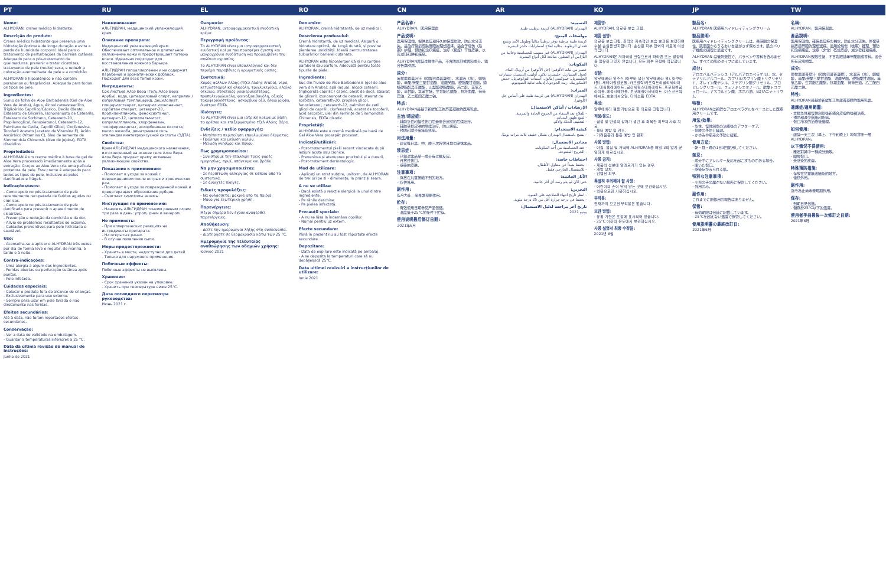PT
Nome:
ALHYDRAN, creme médico hidratante.
Descrição do produto:
Creme médico hidratante que preserva uma hidratação óptima e de longa duração e evita a perda de humidade corporal. Ideal para o tratamento de perturbações da barreira cutânea. Adequado para o pós-tratamento de queimaduras, prevenir e tratar cicatrizes, tratamento de pele (muito) seca, e reduzir a coloração avermelhada da pele e a comichão.
ALHYDRAN é hipoalérgico e não contém parabenos ou fragrâncias. Adequado para todos os tipos de pele.
Ingredientes:
Sumo de folha de Aloe Barbadensis (Gel de Aloe Vera de Aruba), Água, Álcool cetoestearílico, Triglicérido Caprílico/Cáprico, Decilo Oleato, Estearato de Glicerila, Isononanoato de Cetearila, Estearato de Sorbitano, Ceteareth-20, Propilenoglicol, Fenoxietanol, Ceteareth-12, Palmitato de Cetila, Caprilil Glicol, Clorfenesina, Tocoferil Acetato (acetato de Vitamina E), Ácido Ascórbico (Vitamina C), óleo de semente de Simmondsia Chinensis (óleo de jojoba), EDTA dissódico.
Propriedades:
ALHYDRAN é um creme médico à base de gel de Aloe Vera processado imediatamente após a extração. Graças ao Aloe Vera cria uma película protetora da pele. Este creme é adequado para todos os tipos de pele, inclusive as peles danificadas e frágeis.
Indicações/usos:
- Como apoio no pós-tratamento de pele recentemente recuperada de feridas agudas ou crónicas.
- Como apoio no pós-tratamento de pele danificada para prevenir o aparecimento de cicatrizes.
- Prevenção e redução da comichão e da dor.
- Alívio de problemas resultantes de eczema.
- Cuidados preventivos para pele hidratada e saudável.
Uso:
- Aconselha-se a aplicar o ALHYDRAN três vezes por dia de forma leve e regular, de manhã, à tarde e à noite.
Contra-indicações:
- Uma alergia a algum dos ingredientes.
- Feridas abertas ou perfuração cutânea após pontos.
- Pele infetada.
Cuidados especiais:
- Colocar o produto fora do alcance de crianças.
- Exclusivamente para uso externo.
- Sempre para usar em pele lavada e não diretamente nas feridas.
Efeitos secundários:
Até à data, não foram reportados efeitos secundários.
Conservação:
- Ver a data de validade na embalagem.
- Guardar a temperaturas inferiores a 25 °C.
Data da última revisão do manual de instruções:
Junho de 2021
RU
Наименование:
АЛЬГИДРАН, медицинский увлажняющий крем.
Описание препарата:
Медицинский увлажняющий крем. Обеспечивает оптимальное и длительное увлажнение кожи и предотвращает потерю влаги. Идеально подходит для восстановления кожного барьера.
АЛЬГИДРАН гипоаллергенен и не содержит парабенов и ароматических добавок. Подходит для всех типов кожи.
Ингредиенты:
Сок листьев Алоэ Вера (гель Алоэ Вера Арубы), вода, цетеариловый спирт, каприлик / каприловый триглицерид, децилолеат, глицерилстеарат, цетеарил изононаноат, сорбитан стеарат, цетеарет-20, пропиленгликоль, феноксиэтанол, цетеарет-12, цетилпальмитат, каприлилгликоль, хлорфенезин, токоферилацетат, аскорбиновая кислота, масло жожоба, динатриевая соль этилендиаминтетрауксусной кислоты (ЭДТА).
Свойства:
Крем АЛЬГИДРАН медицинского назначения, изготовленный на основе геля Алоэ Вера. Алоэ Вера придает крему активные увлажняющие свойства.
Показания к применению:
- Помогает в уходе за кожей с повреждениями после острых и хронических ран.
- Помогает в уходе за поврежденной кожей и предотвращает образование рубцов.
- Смягчает симптомы экземы.
Инструкция по применению:
- Наносить АЛЬГИДРАН тонким ровным слоем три раза в день: утром, днем и вечером.
Не применять:
- При аллергических реакциях на ингредиенты препарата.
- На открытых ранах.
- В случае появления сыпи.
Меры предосторожности:
- Хранить в месте, недоступном для детей.
- Только для наружного применения.
Побочные эффекты:
Побочные эффекты не выявлены.
Хранение:
- Срок хранения указан на упаковке.
- Хранить при температуре ниже 25°C.
Дата последнего пересмотра руководства:
Июнь 2021 г.
EL
Ονομασία:
ALHYDRAN, ιατροφαρμακευτική ενυδατική κρέμα.
Περιγραφή προϊόντος:
Το ALHYDRAN είναι μια ιατροφαρμακευτική ενυδατική κρέμα που προσφέρει άριστη και μακροχρόνια ενυδάτωση και προλαμβάνει την απώλεια υγρασίας.
Το ALHYDRAN είναι υποαλλεργικό και δεν περιέχει παραβένες ή αρωματικές ουσίες.
Συστατικά:
Χυμός φύλλων Αλόης (τζελ Αλόης Aruba), νερό, κετυλστεαρυλική αλκοόλη, τριγλυκερίδια, ελαϊκό δεκύλιο, στεατικός γλυκερυλεστέρας, προπυλενογλυκόλη, φαινοξυαιθανόλη, οξικός τοκοφερυλεστέρας, ασκορβικό οξύ, έλαιο jojoba, δινάτριο EDTA.
Ιδιότητες:
Το ALHYDRAN είναι μια ιατρική κρέμα με βάση το φρέσκο και επεξεργασμένο τζελ Αλόης Βέρα.
Ενδείξεις / πεδίο εφαρμογής:
- Μετέπειτα περιποίηση επουλωμένου δέρματος.
- Πρόληψη και μείωση ουλών.
- Μείωση κνησμού και πόνου.
Πως χρησιμοποιείται:
- Συνιστούμε την επάλειψη τρεις φορές ημερησίως, πρωί, απόγευμα και βράδυ.
Να μην χρησιμοποιείται:
- Σε περίπτωση αλλεργίας σε κάποιο από τα συστατικά.
- Σε ανοιχτές πληγές.
Ειδικές προφυλάξεις:
- Να φυλάσσεται μακριά από τα παιδιά.
- Μόνο για εξωτερική χρήση.
Παρενέργειες:
Μέχρι σήμερα δεν έχουν αναφερθεί παρενέργειες.
Αποθήκευση:
- Δείτε την ημερομηνία λήξης στη συσκευασία.
- Διατηρήστε σε θερμοκρασία κάτω των 25 °C.
Ημερομηνία της τελευταίας αναθεώρησης των οδηγιών χρήσης:
Ιούνιος 2021
RO
Denumire:
ALHYDRAN, cremă hidratantă, de uz medical.
Descrierea produsului:
Cremă hidratantă, de uz medical. Asigură o hidratare optimă, de lungă durată, și previne pierderea umidității. Ideală pentru tratarea tulburărilor barierei cutanate.
ALHYDRAN este hipoalergenică și nu conține parabeni sau parfum. Adecvată pentru toate tipurile de piele.
Ingrediente:
Suc din frunze de Aloe Barbadensis (gel de aloe vera din Aruba), apă (aqua), alcool cetearil, trigliceridă caprilic / capric, oleat de decil, stearat de gliceril, izononanoat de cetearil, stearat de sorbitan, ceteareth-20, propilen glicol, fenoxietanol, ceteareth-12, palmitat de cetil, glicol de caprilil, clorfenezină, acetat de tocoferil, acid ascorbic, ulei din semințe de Simmondsia Chinensis, EDTA disodic.
Proprietăți:
ALHYDRAN este o cremă medicală pe bază de Gel Aloe Vera proaspăt procesat.
Indicații/utilizări:
- Post-tratamentul pielii recent vindecate după leziuni acute sau cronice.
- Prevenirea și atenuarea pruritului și a durerii.
- Post-tratament dermatologic.
Mod de utilizare:
- Aplicați un strat subțire, uniform, de ALHYDRAN de trei ori pe zi - dimineața, la prânz și seara.
A nu se utiliza:
- Dacă există o reacție alergică la unul dintre ingrediente.
- Pe rănile deschise.
- Pe pielea infectată.
Precauții speciale:
- A nu se lăsa la îndemâna copiilor.
- Numai pentru uz extern.
Efecte secundare:
Până în prezent nu au fost raportate efecte secundare.
Depozitare:
- Data de expirare este indicată pe ambalaj.
- A se depozita la temperaturi care să nu depășească 25°C.
Data ultimei revizuiri a instrucțiunilor de utilizare:
Iunie 2021
CN
产品名称:
ALHYDRAN，医用保湿霜
产品说明:
医用保湿霜，提供最佳和持久的保湿功效，防止水分流失。是治疗受损皮肤屏障的理想选择。适合于烧伤（后期）护理、预防和治疗疤痕、治疗（极度）干性皮肤，以及减轻红肿和瘙痒。
ALHYDRAN属低过敏性产品，不含防腐剂或香料成分。适合各类肤质。
成分:
库拉索芦荟叶汁（阿鲁巴芦荟凝胶），水溶液（水），鲸蜡醇，辛酸/癸酸三酸甘油酯，油酸癸酯，硬脂酸甘油酯，鲸蜡硬脂醇异壬酸酯，山梨醇硬脂酸酯，丙二醇，苯氧乙醇，辛甘醇，氯苯甘醚，生育酚乙酸酯，抗坏血酸，荷荷巴油，乙二胺四乙酸二钠。
特点:
ALHYDRAN是基于新鲜加工的芦荟凝胶的医用乳霜。
主治/适应症:
- 辅助急性和慢性伤口后新愈合皮肤的后续治疗。
- 辅助受损皮肤的后续治疗，防止疤痕。
- 预防和减少瘙痒及疼痛。
用法用量:
- 建议每日早、中、晚三次将薄且均匀涂抹本品。
禁忌症:
- 已知对本品某一成分有过敏反应。
- 开放性伤口。
- 感染的皮肤。
注意事项:
- 存放在儿童接触不到的地方。
- 仅供外用。
副作用:
迄今为止，尚未发现副作用。
贮存:
- 有效使用日期参见产品包装。
- 温度低于25°C的条件下贮存。
使用说明最后修订日期:
2021年6月
AR
التسمية:
الهيدران (ALHYDRAN) كريمة ترطيب طبية.
مواصفات المنتج:
كريمة طبية مرطبة توفر ترطيباً مثالياً وطويل الأمد وتمنع فقدان الرطوبة. مثالية لعلاج اضطرابات حاجز البشرة.
الهيدران (ALHYDRAN) غير مسبب للحساسية وخالية من البارابين أو العطور. صالحة لكل أنواع البشرة.
المكونات:
عصير من نبات الألوفيرا (جل الألوفيرا من أروبا)، الماء، كحول الستياريل، جليسريد ثلاثي، أولييت الديسيل، ستيارات الجليسريل، فينوكسي إيثانول، أسيتات التوكوفيريل، حمض الأسكوربيك، زيت الجوجوبا، إديتات ثنائية الصوديوم.
الميزات:
الهيدران (ALHYDRAN) هي كريمة طبية على أساس جل الألوفيرا.
الإرشادات / أماكن الاستعمال:
- للعلاج بعد الشفاء من الجروح الحادة والمزمنة.
- لمنع ظهور الندبات.
- لتخفيف الحكة والألم.
كيفية الاستخدام:
- ينصح باستعمال الهيدران بشكل خفيف ثلاث مرات يوميًا.
محاذير الاستعمال:
- عند الحساسية من أحد المكونات.
- الجروح المفتوحة.
احتياطات خاصة:
- يحفظ بعيداً عن متناول الأطفال.
- للاستعمال الخارجي فقط.
الآثار الجانبية:
حتى الآن لم يتم رصد أي آثار جانبية.
التخزين:
- انظر تاريخ انتهاء الصلاحية على العبوة.
- يحفظ في درجة حرارة أقل من 25 درجة مئوية.
تاريخ آخر مراجعة لدليل الاستعمال:
يونيو 2021
KO
제품명:
ALHYDRAN, 의료용 보습 크림.
제품 설명:
의료용 보습 크림. 최적의 지속적인 보습 효과를 보장하며 수분 손실을 방지합니다. 손상된 피부 장벽의 치료에 이상적입니다.
ALHYDRAN은 저자극성 크림으로서 파라벤 또는 방향제를 함유하고 있지 않습니다. 모든 피부 유형에 적합합니다.
성분:
알로에베라 잎주스 (아루바 생산 알로에베라 젤), 아쿠아 (물), 세테아릴알코올, 카프릴릭/카프릭트리글리세라이드, 데실올레에이트, 글리세릴스테아레이트, 프로필렌글라이콜, 페녹시에탄올, 토코페릴아세테이트, 아스코르빅애씨드, 호호바씨오일, 다이소듐 EDTA.
특성:
알루에베라 젤을 기반으로 한 의료용 크림입니다.
적응/용도:
- 급성 및 만성의 상처가 생긴 후 회복한 피부의 사후 치료.
- 흉터 예방 및 감소.
- 가려움증과 통증 예방 및 완화.
사용 방법:
- 아침, 점심 및 저녁에 ALHYDRAN을 매일 3회 얇게 균일하게 바르십시오.
사용 금지:
- 제품의 성분에 알레르기가 있는 경우.
- 개방 상처.
- 감염된 피부.
특별히 주의해야 할 사항:
- 어린이의 손이 닿지 않는 곳에 보관하십시오.
- 외용으로만 사용하십시오.
부작용:
현재까지 보고된 부작용은 없습니다.
보관 방법:
- 유통 기한은 포장에 표시되어 있습니다.
- 25°C 이하의 온도에서 보관하십시오.
사용 설명서 최종 수정일:
2021년 6월
JP
製品名:
ALHYDRAN 医療用ハイドレイティングクリーム
製品説明:
医療用ハイドレイティングクリームは、長時間の保湿性、肌表面からうるおいを逃がさず保ちます。肌のバリア機能の回復に最適です。
ALHYDRAN は低刺激性で、パラベンや香料を含みません。すべての肌のタイプに適しています。
成分:
アロエバルバデンシス（アルバアロエベラゲル）、水、セテアリルアルコール、カプリル/カプリン酸トリグリセリド、オレイン酸デシル、ステアリン酸グリセリル、プロピレングリコール、フェノキシエタノール、酢酸トコフェロール、アスコルビン酸、ホホバ油、EDTAニナトリウム
特徴:
ALHYDRANは新鮮なアロエベラゲルをベースにした医療用クリームです。
用法/効果:
- 急性、慢性創傷の治癒後のアフターケア。
- 傷跡の予防と軽減。
- かゆみや痛みの予防と緩和。
使用方法:
- 朝・昼・晩の1日3回使用してください。
禁忌:
- 成分中にアレルギー反応を起こすものがある場合。
- 開いた傷口。
- 感染症がみられる肌。
特別な注意事項:
- 小児の手の届かない場所に保管してください。
- 外用のみ。
副作用:
これまでに副作用の報告はありません。
保管:
- 有効期限は包装に記載しています。
- 25℃を超えない温度で保管してください。
使用説明書の最終改訂日:
2021年6月
TW
名稱:
ALHYDRAN，醫用保濕霜。
產品說明:
醫用保濕霜，確保最佳持久補水，防止水分流失。修復受損皮膚屏障的理想選擇。適用於燒傷（後期）護理、預防和治療疤痕、治療（非常）乾燥皮膚，減少發紅和瘙癢。
ALHYDRAN致敏性低，不含對羥基苯甲酸酯或香料。適合所有皮膚類型。
成分:
庫拉索蘆薈葉汁（阿魯巴蘆薈凝膠），水溶液（水），鯨蠟醇，辛酸/癸酸三酸甘油酯，油酸癸酯，硬脂酸甘油酯，苯氧乙醇，生育酚乙酸酯，抗壞血酸，荷荷巴油，乙二胺四乙酸二鈉。
特性:
ALHYDRAN是基於新鮮加工的蘆薈凝膠的醫用乳霜。
適應症/適用範圍:
- 支援急性和慢性創傷後新癒合皮膚的後續治療。
- 預防和減少瘙癢和疼痛。
- 傷口冷凍的治療後護理。
如何使用:
- 建議一天三次（早上、下午和晚上）均勻薄塗一層ALHYDRAN。
以下情況不得使用:
- 確定對其中一種成分過敏。
- 開放傷口。
- 受感染的皮膚。
特殊預防措施:
- 存放在兒童無法觸及的地方。
- 僅供外用。
副作用:
迄今為止尚未發現副作用。
保存:
- 到期日見包裝。
- 儲存於25°C以下的溫度。
使用者手冊最後一次修訂之日期:
2021年6月